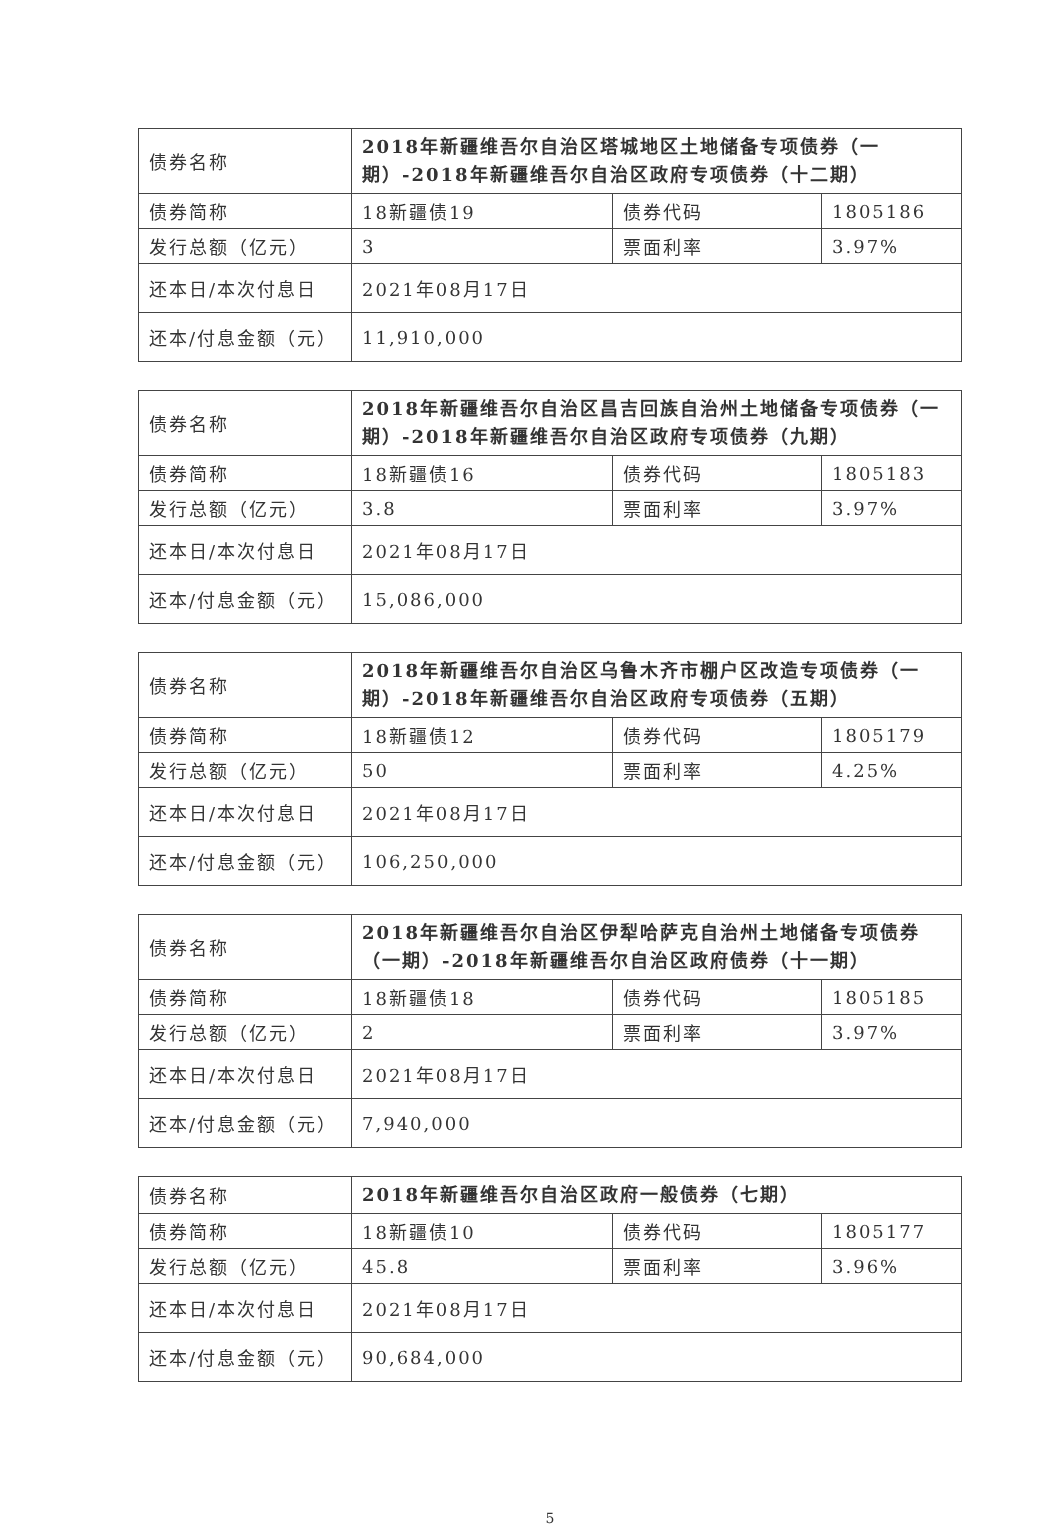| 债券名称 | 2018年新疆维吾尔自治区塔城地区土地储备专项债券（一期）-2018年新疆维吾尔自治区政府专项债券（十二期） | | |
| 债券简称 | 18新疆债19 | 债券代码 | 1805186 |
| 发行总额（亿元） | 3 | 票面利率 | 3.97% |
| 还本日/本次付息日 | 2021年08月17日 | | |
| 还本/付息金额（元） | 11,910,000 | | |
| 债券名称 | 2018年新疆维吾尔自治区昌吉回族自治州土地储备专项债券（一期）-2018年新疆维吾尔自治区政府专项债券（九期） | | |
| 债券简称 | 18新疆债16 | 债券代码 | 1805183 |
| 发行总额（亿元） | 3.8 | 票面利率 | 3.97% |
| 还本日/本次付息日 | 2021年08月17日 | | |
| 还本/付息金额（元） | 15,086,000 | | |
| 债券名称 | 2018年新疆维吾尔自治区乌鲁木齐市棚户区改造专项债券（一期）-2018年新疆维吾尔自治区政府专项债券（五期） | | |
| 债券简称 | 18新疆债12 | 债券代码 | 1805179 |
| 发行总额（亿元） | 50 | 票面利率 | 4.25% |
| 还本日/本次付息日 | 2021年08月17日 | | |
| 还本/付息金额（元） | 106,250,000 | | |
| 债券名称 | 2018年新疆维吾尔自治区伊犁哈萨克自治州土地储备专项债券（一期）-2018年新疆维吾尔自治区政府债券（十一期） | | |
| 债券简称 | 18新疆债18 | 债券代码 | 1805185 |
| 发行总额（亿元） | 2 | 票面利率 | 3.97% |
| 还本日/本次付息日 | 2021年08月17日 | | |
| 还本/付息金额（元） | 7,940,000 | | |
| 债券名称 | 2018年新疆维吾尔自治区政府一般债券（七期） | | |
| 债券简称 | 18新疆债10 | 债券代码 | 1805177 |
| 发行总额（亿元） | 45.8 | 票面利率 | 3.96% |
| 还本日/本次付息日 | 2021年08月17日 | | |
| 还本/付息金额（元） | 90,684,000 | | |
5